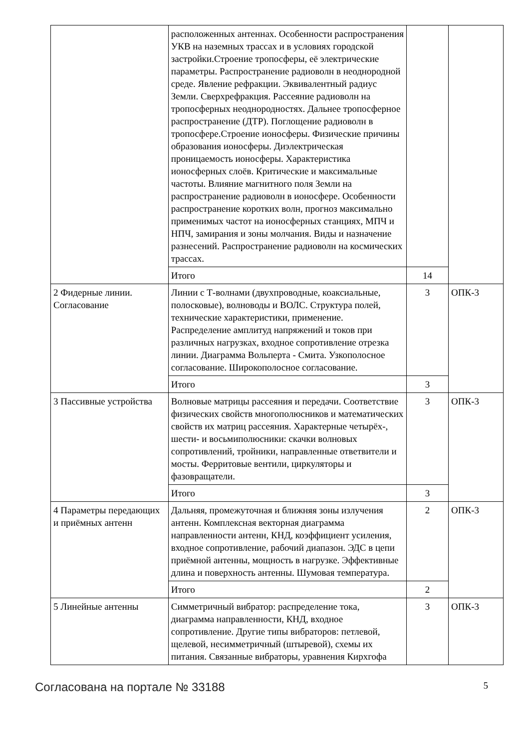| | расположенных антеннах. Особенности распространения УКВ на наземных трассах и в условиях городской застройки.Строение тропосферы, её электрические параметры. Распространение радиоволн в неоднородной среде. Явление рефракции. Эквивалентный радиус Земли. Сверхрефракция. Рассеяние радиоволн на тропосферных неоднородностях. Дальнее тропосферное распространение (ДТР). Поглощение радиоволн в тропосфере.Строение ионосферы. Физические причины образования ионосферы. Диэлектрическая проницаемость ионосферы. Характеристика ионосферных слоёв. Критические и максимальные частоты. Влияние магнитного поля Земли на распространение радиоволн в ионосфере. Особенности распространение коротких волн, прогноз максимально применимых частот на ионосферных станциях, МПЧ и НПЧ, замирания и зоны молчания. Виды и назначение разнесений. Распространение радиоволн на космических трассах. | | |
| | Итого | 14 | |
| 2 Фидерные линии. Согласование | Линии с Т-волнами (двухпроводные, коаксиальные, полосковые), волноводы и ВОЛС. Структура полей, технические характеристики, применение. Распределение амплитуд напряжений и токов при различных нагрузках, входное сопротивление отрезка линии. Диаграмма Вольперта - Смита. Узкополосное согласование. Широкополосное согласование. | 3 | ОПК-3 |
| | Итого | 3 | |
| 3 Пассивные устройства | Волновые матрицы рассеяния и передачи. Соответствие физических свойств многополюсников и математических свойств их матриц рассеяния. Характерные четырёх-, шести- и восьмиполюсники: скачки волновых сопротивлений, тройники, направленные ответвители и мосты. Ферритовые вентили, циркуляторы и фазовращатели. | 3 | ОПК-3 |
| | Итого | 3 | |
| 4 Параметры передающих и приёмных антенн | Дальняя, промежуточная и ближняя зоны излучения антенн. Комплексная векторная диаграмма направленности антенн, КНД, коэффициент усиления, входное сопротивление, рабочий диапазон. ЭДС в цепи приёмной антенны, мощность в нагрузке. Эффективные длина и поверхность антенны. Шумовая температура. | 2 | ОПК-3 |
| | Итого | 2 | |
| 5 Линейные антенны | Симметричный вибратор: распределение тока, диаграмма направленности, КНД, входное сопротивление. Другие типы вибраторов: петлевой, щелевой, несимметричный (штыревой), схемы их питания. Связанные вибраторы, уравнения Кирхгофа | 3 | ОПК-3 |
Согласована на портале № 33188 5